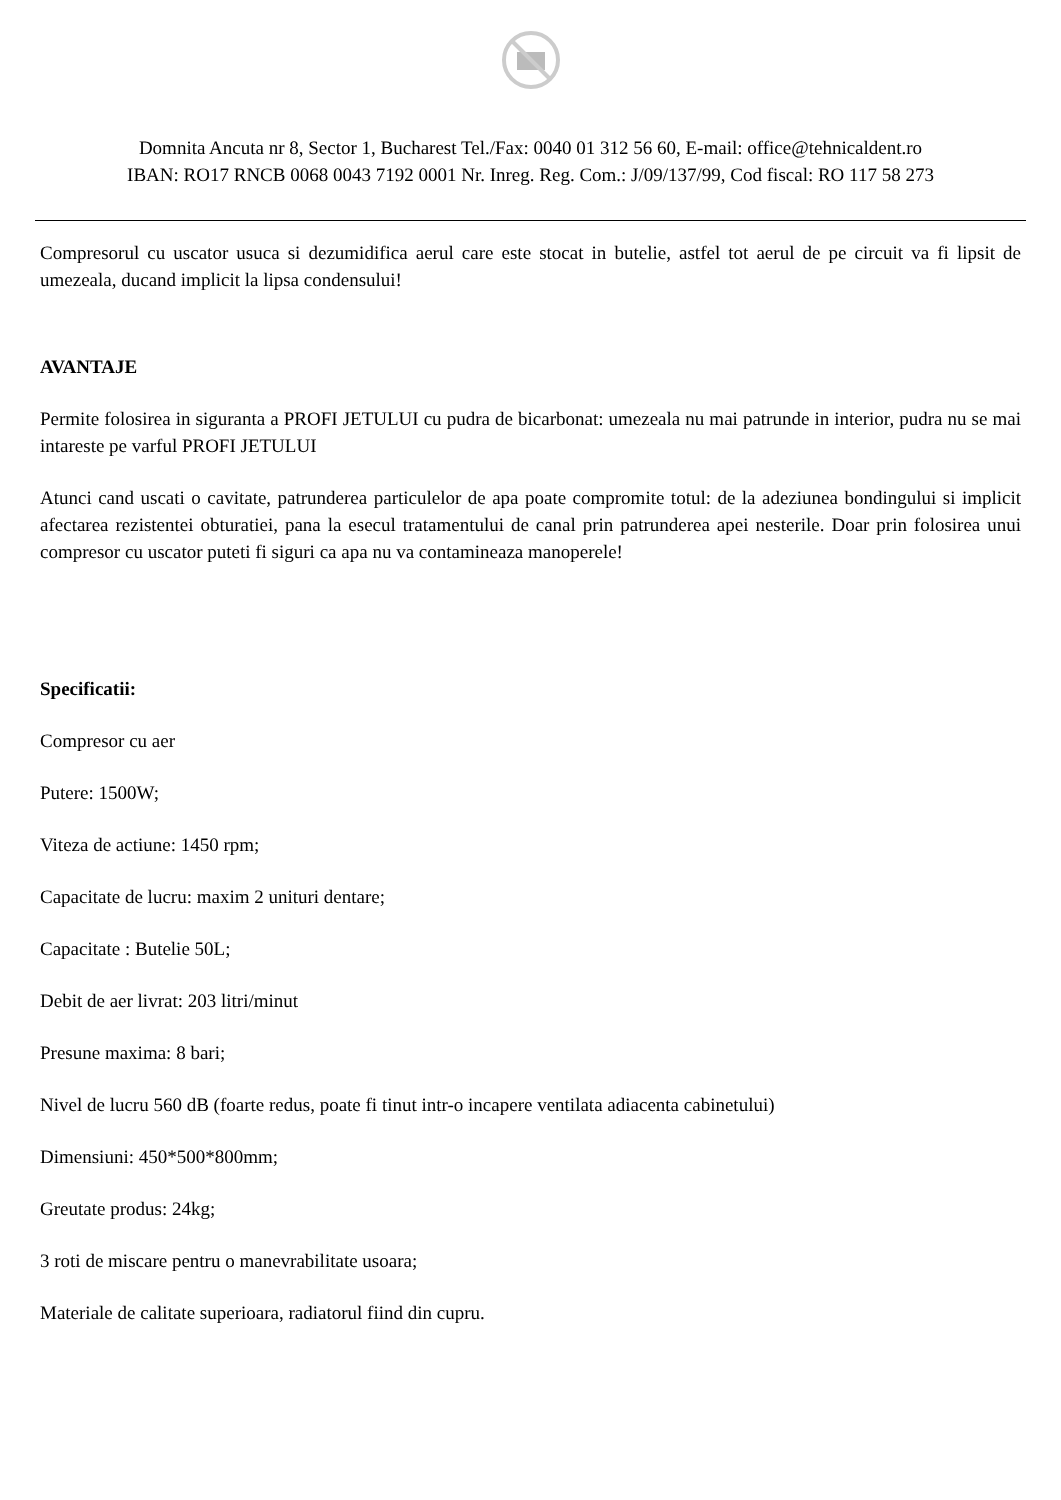Domnita Ancuta nr 8, Sector 1, Bucharest Tel./Fax: 0040 01 312 56 60, E-mail: office@tehnicaldent.ro
IBAN: RO17 RNCB 0068 0043 7192 0001 Nr. Inreg. Reg. Com.: J/09/137/99, Cod fiscal: RO 117 58 273
Compresorul cu uscator usuca si dezumidifica aerul care este stocat in butelie, astfel tot aerul de pe circuit va fi lipsit de umezeala, ducand implicit la lipsa condensului!
AVANTAJE
Permite folosirea in siguranta a PROFI JETULUI cu pudra de bicarbonat: umezeala nu mai patrunde in interior, pudra nu se mai intareste pe varful PROFI JETULUI
Atunci cand uscati o cavitate, patrunderea particulelor de apa poate compromite totul: de la adeziunea bondingului si implicit afectarea rezistentei obturatiei, pana la esecul tratamentului de canal prin patrunderea apei nesterile. Doar prin folosirea unui compresor cu uscator puteti fi siguri ca apa nu va contamineaza manoperele!
Specificatii:
Compresor cu aer
Putere: 1500W;
Viteza de actiune: 1450 rpm;
Capacitate de lucru: maxim 2 unituri dentare;
Capacitate : Butelie 50L;
Debit de aer livrat: 203 litri/minut
Presune maxima: 8 bari;
Nivel de lucru 560 dB (foarte redus, poate fi tinut intr-o incapere ventilata adiacenta cabinetului)
Dimensiuni: 450*500*800mm;
Greutate produs: 24kg;
3 roti de miscare pentru o manevrabilitate usoara;
Materiale de calitate superioara, radiatorul fiind din cupru.